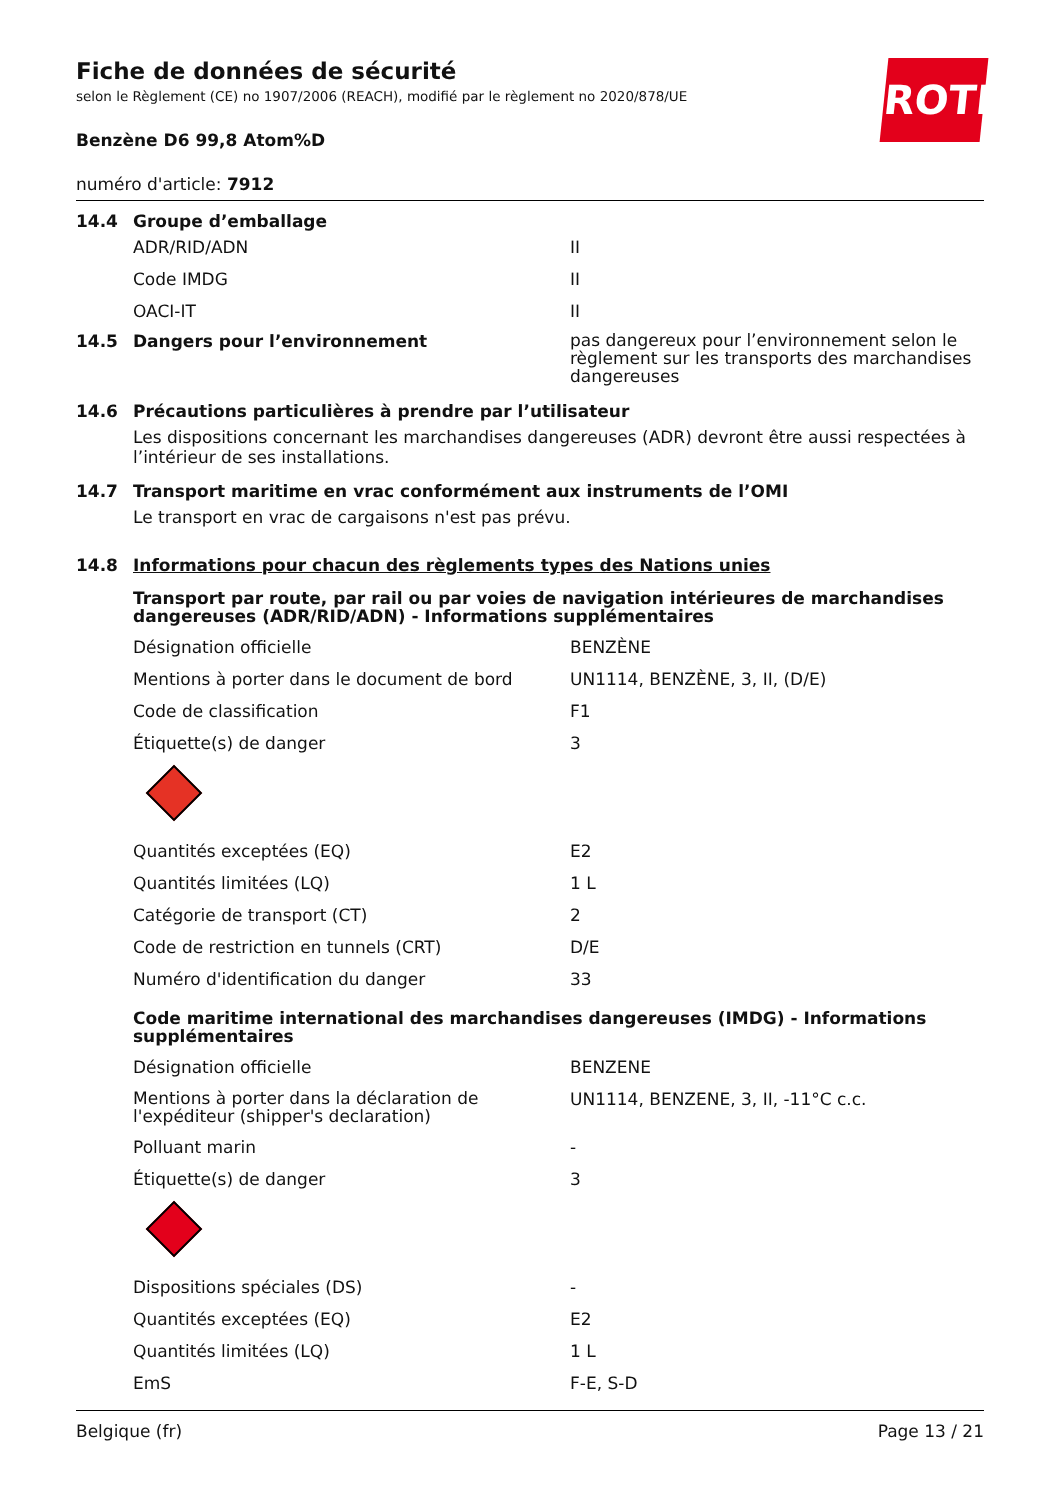ROTH
Fiche de données de sécurité
selon le Règlement (CE) no 1907/2006 (REACH), modifié par le règlement no 2020/878/UE
Benzène D6 99,8 Atom%D
numéro d'article: 7912
14.4 Groupe d’emballage
| ADR/RID/ADN | II |
| Code IMDG | II |
| OACI-IT | II |
14.5 Dangers pour l’environnement pas dangereux pour l’environnement selon le règlement sur les transports des marchandises dangereuses
14.6 Précautions particulières à prendre par l’utilisateur
Les dispositions concernant les marchandises dangereuses (ADR) devront être aussi respectées à l’intérieur de ses installations.
14.7 Transport maritime en vrac conformément aux instruments de l’OMI
Le transport en vrac de cargaisons n'est pas prévu.
14.8 Informations pour chacun des règlements types des Nations unies
Transport par route, par rail ou par voies de navigation intérieures de marchandises dangereuses (ADR/RID/ADN) - Informations supplémentaires
| Désignation officielle | BENZÈNE |
| Mentions à porter dans le document de bord | UN1114, BENZÈNE, 3, II, (D/E) |
| Code de classification | F1 |
| Étiquette(s) de danger | 3 |
| Quantités exceptées (EQ) | E2 |
| Quantités limitées (LQ) | 1 L |
| Catégorie de transport (CT) | 2 |
| Code de restriction en tunnels (CRT) | D/E |
| Numéro d'identification du danger | 33 |
Code maritime international des marchandises dangereuses (IMDG) - Informations supplémentaires
| Désignation officielle | BENZENE |
| Mentions à porter dans la déclaration de l'expéditeur (shipper's declaration) | UN1114, BENZENE, 3, II, -11°C c.c. |
| Polluant marin | - |
| Étiquette(s) de danger | 3 |
| Dispositions spéciales (DS) | - |
| Quantités exceptées (EQ) | E2 |
| Quantités limitées (LQ) | 1 L |
| EmS | F-E, S-D |
Belgique (fr) Page 13 / 21